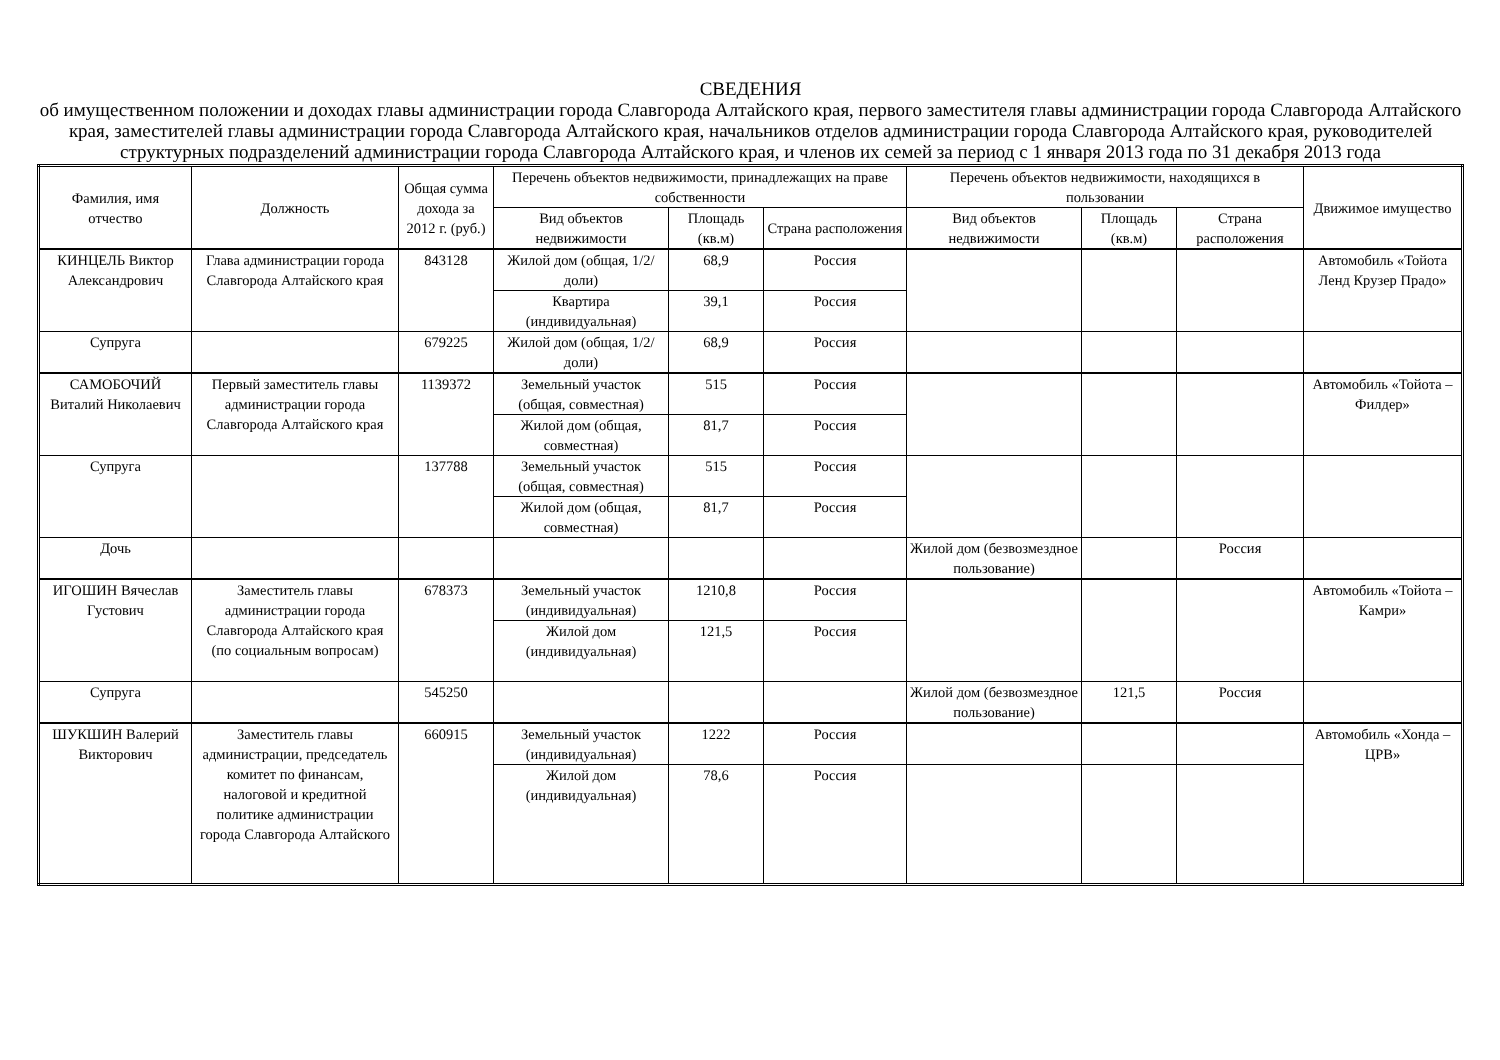СВЕДЕНИЯ
об имущественном положении и доходах главы администрации города Славгорода Алтайского края, первого заместителя главы администрации города Славгорода Алтайского края, заместителей главы администрации города Славгорода Алтайского края, начальников отделов администрации города Славгорода Алтайского края, руководителей структурных подразделений администрации города Славгорода Алтайского края, и членов их семей за период с 1 января 2013 года по 31 декабря 2013 года
| Фамилия, имя отчество | Должность | Общая сумма дохода за 2012 г. (руб.) | Перечень объектов недвижимости, принадлежащих на праве собственности | | | Перечень объектов недвижимости, находящихся в пользовании | | | Движимое имущество |
| --- | --- | --- | --- | --- | --- | --- | --- | --- | --- |
| | | | Вид объектов недвижимости | Площадь (кв.м) | Страна расположения | Вид объектов недвижимости | Площадь (кв.м) | Страна расположения | |
| КИНЦЕЛЬ Виктор Александрович | Глава администрации города Славгорода Алтайского края | 843128 | Жилой дом (общая, 1/2/доли) | 68,9 | Россия | | | | Автомобиль «Тойота Ленд Крузер Прадо» |
| | | | Квартира (индивидуальная) | 39,1 | Россия | | | | |
| Супруга | | 679225 | Жилой дом (общая, 1/2/доли) | 68,9 | Россия | | | | |
| САМОБОЧИЙ Виталий Николаевич | Первый заместитель главы администрации города Славгорода Алтайского края | 1139372 | Земельный участок (общая, совместная) | 515 | Россия | | | | Автомобиль «Тойота – Филдер» |
| | | | Жилой дом (общая, совместная) | 81,7 | Россия | | | | |
| Супруга | | 137788 | Земельный участок (общая, совместная) | 515 | Россия | | | | |
| | | | Жилой дом (общая, совместная) | 81,7 | Россия | | | | |
| Дочь | | | | | | Жилой дом (безвозмездное пользование) | | Россия | |
| ИГОШИН Вячеслав Густович | Заместитель главы администрации города Славгорода Алтайского края (по социальным вопросам) | 678373 | Земельный участок (индивидуальная) | 1210,8 | Россия | | | | Автомобиль «Тойота – Камри» |
| | | | Жилой дом (индивидуальная) | 121,5 | Россия | | | | |
| Супруга | | 545250 | | | | Жилой дом (безвозмездное пользование) | 121,5 | Россия | |
| ШУКШИН Валерий Викторович | Заместитель главы администрации, председатель комитет по финансам, налоговой и кредитной политике администрации города Славгорода Алтайского | 660915 | Земельный участок (индивидуальная) | 1222 | Россия | | | | Автомобиль «Хонда – ЦРВ» |
| | | | Жилой дом (индивидуальная) | 78,6 | Россия | | | | |